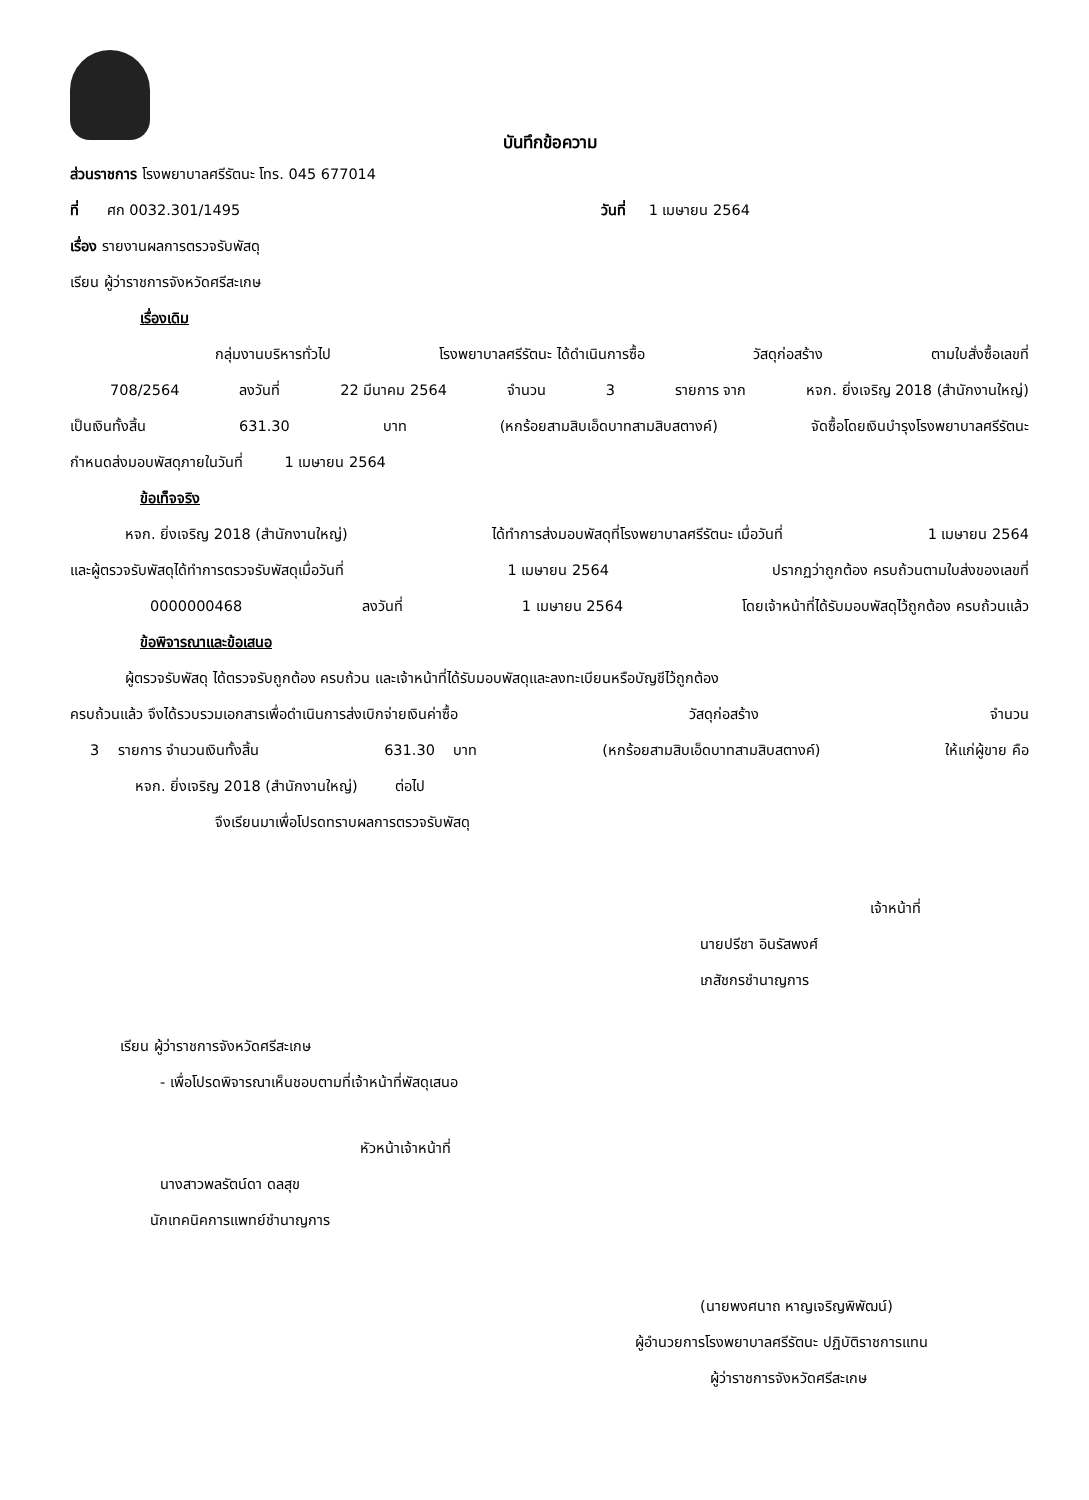บันทึกข้อความ
ส่วนราชการ โรงพยาบาลศรีรัตนะ โทร. 045 677014
ที่ ศก 0032.301/1495 วันที่ 1 เมษายน 2564
เรื่อง รายงานผลการตรวจรับพัสดุ
เรียน ผู้ว่าราชการจังหวัดศรีสะเกษ
เรื่องเดิม
กลุ่มงานบริหารทั่วไป โรงพยาบาลศรีรัตนะ ได้ดำเนินการซื้อ วัสดุก่อสร้าง ตามใบสั่งซื้อเลขที่
708/2564 ลงวันที่ 22 มีนาคม 2564 จำนวน 3 รายการ จาก หจก. ยิ่งเจริญ 2018 (สำนักงานใหญ่)
เป็นเงินทั้งสิ้น 631.30 บาท (หกร้อยสามสิบเอ็ดบาทสามสิบสตางค์) จัดซื้อโดยเงินบำรุงโรงพยาบาลศรีรัตนะ
กำหนดส่งมอบพัสดุภายในวันที่ 1 เมษายน 2564
ข้อเท็จจริง
หจก. ยิ่งเจริญ 2018 (สำนักงานใหญ่) ได้ทำการส่งมอบพัสดุที่โรงพยาบาลศรีรัตนะ เมื่อวันที่ 1 เมษายน 2564
และผู้ตรวจรับพัสดุได้ทำการตรวจรับพัสดุเมื่อวันที่ 1 เมษายน 2564 ปรากฏว่าถูกต้อง ครบถ้วนตามใบส่งของเลขที่
0000000468 ลงวันที่ 1 เมษายน 2564 โดยเจ้าหน้าที่ได้รับมอบพัสดุไว้ถูกต้อง ครบถ้วนแล้ว
ข้อพิจารณาและข้อเสนอ
ผู้ตรวจรับพัสดุ ได้ตรวจรับถูกต้อง ครบถ้วน และเจ้าหน้าที่ได้รับมอบพัสดุและลงทะเบียนหรือบัญชีไว้ถูกต้อง
ครบถ้วนแล้ว จึงได้รวบรวมเอกสารเพื่อดำเนินการส่งเบิกจ่ายเงินค่าซื้อ วัสดุก่อสร้าง จำนวน
3 รายการ จำนวนเงินทั้งสิ้น 631.30 บาท (หกร้อยสามสิบเอ็ดบาทสามสิบสตางค์) ให้แก่ผู้ขาย คือ
หจก. ยิ่งเจริญ 2018 (สำนักงานใหญ่) ต่อไป
จึงเรียนมาเพื่อโปรดทราบผลการตรวจรับพัสดุ
เจ้าหน้าที่
นายปรีชา อินรัสพงศ์
เภสัชกรชำนาญการ
เรียน ผู้ว่าราชการจังหวัดศรีสะเกษ
- เพื่อโปรดพิจารณาเห็นชอบตามที่เจ้าหน้าที่พัสดุเสนอ
หัวหน้าเจ้าหน้าที่
นางสาวพลรัตน์ดา ดลสุข
นักเทคนิคการแพทย์ชำนาญการ
(นายพงศนาถ หาญเจริญพิพัฒน์)
ผู้อำนวยการโรงพยาบาลศรีรัตนะ ปฏิบัติราชการแทน
ผู้ว่าราชการจังหวัดศรีสะเกษ